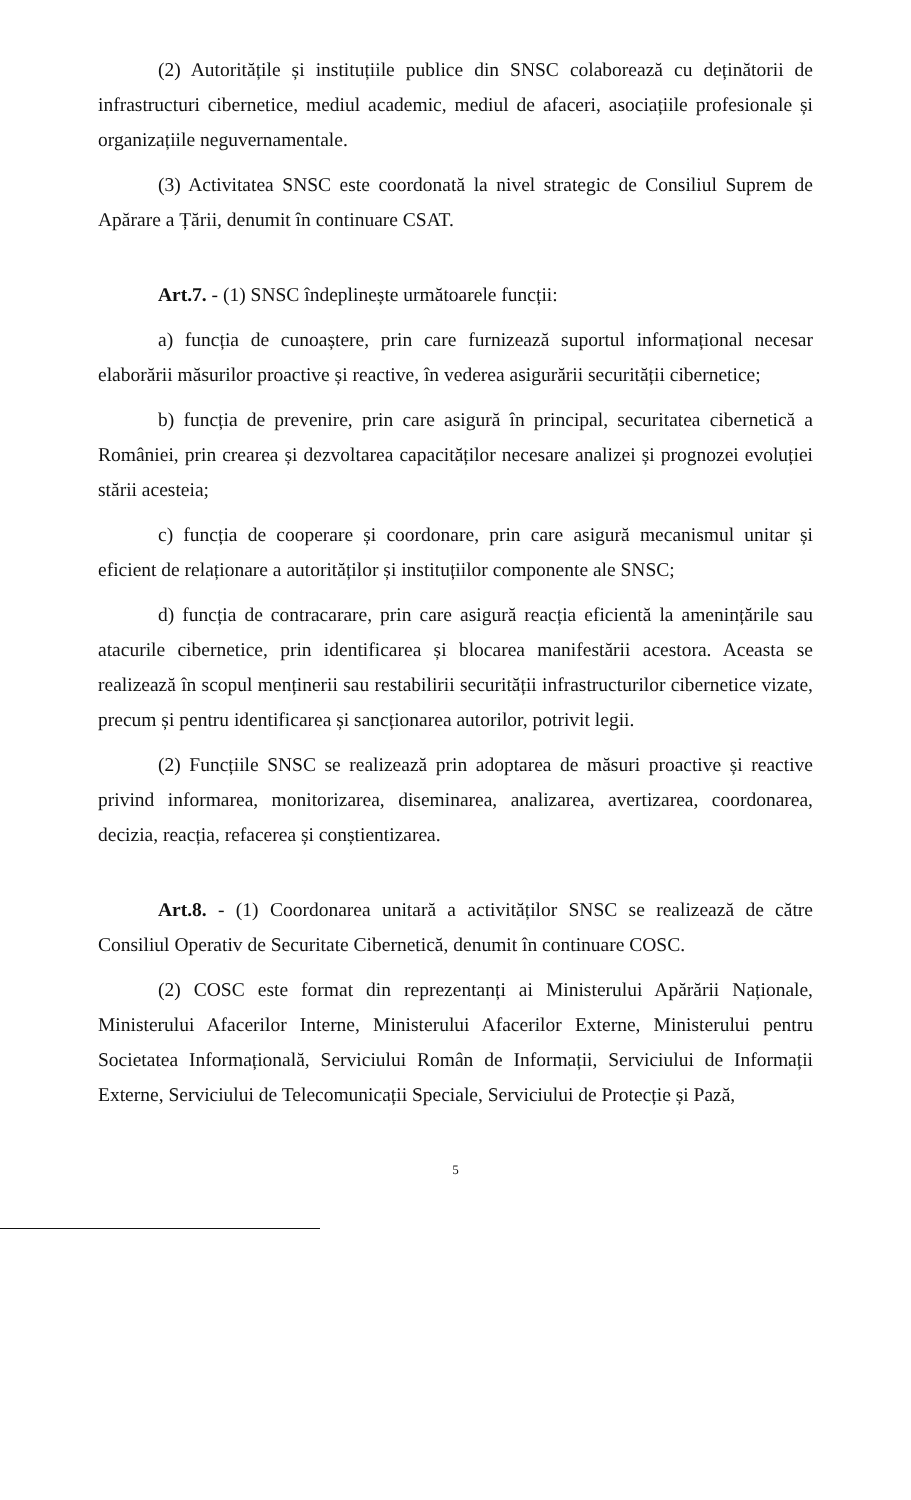(2) Autoritățile și instituțiile publice din SNSC colaborează cu deținătorii de infrastructuri cibernetice, mediul academic, mediul de afaceri, asociațiile profesionale și organizațiile neguvernamentale.
(3) Activitatea SNSC este coordonată la nivel strategic de Consiliul Suprem de Apărare a Țării, denumit în continuare CSAT.
Art.7. - (1) SNSC îndeplinește următoarele funcții:
a) funcția de cunoaștere, prin care furnizează suportul informațional necesar elaborării măsurilor proactive și reactive, în vederea asigurării securității cibernetice;
b) funcția de prevenire, prin care asigură în principal, securitatea cibernetică a României, prin crearea și dezvoltarea capacităților necesare analizei și prognozei evoluției stării acesteia;
c) funcția de cooperare și coordonare, prin care asigură mecanismul unitar și eficient de relaționare a autorităților și instituțiilor componente ale SNSC;
d) funcția de contracarare, prin care asigură reacția eficientă la amenințările sau atacurile cibernetice, prin identificarea și blocarea manifestării acestora. Aceasta se realizează în scopul menținerii sau restabilirii securității infrastructurilor cibernetice vizate, precum și pentru identificarea și sancționarea autorilor, potrivit legii.
(2) Funcțiile SNSC se realizează prin adoptarea de măsuri proactive și reactive privind informarea, monitorizarea, diseminarea, analizarea, avertizarea, coordonarea, decizia, reacția, refacerea și conștientizarea.
Art.8. - (1) Coordonarea unitară a activităților SNSC se realizează de către Consiliul Operativ de Securitate Cibernetică, denumit în continuare COSC.
(2) COSC este format din reprezentanți ai Ministerului Apărării Naționale, Ministerului Afacerilor Interne, Ministerului Afacerilor Externe, Ministerului pentru Societatea Informațională, Serviciului Român de Informații, Serviciului de Informații Externe, Serviciului de Telecomunicații Speciale, Serviciului de Protecție și Pază,
5